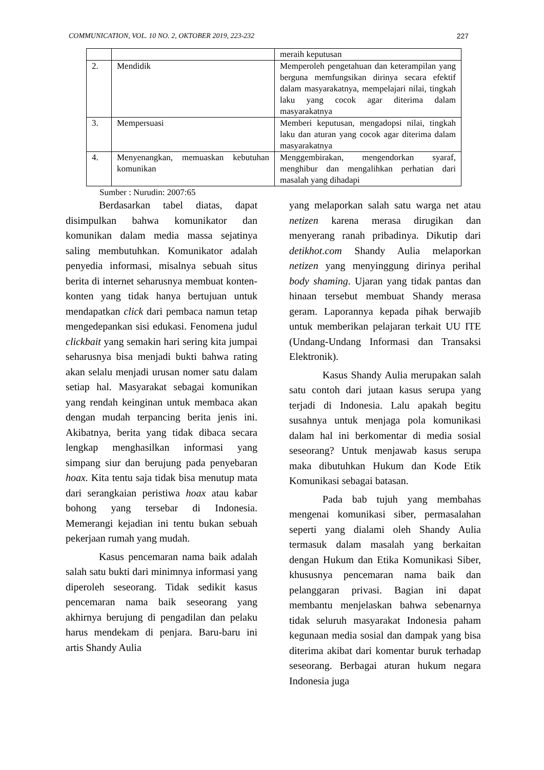COMMUNICATION, VOL. 10 NO. 2, OKTOBER 2019, 223-232 227
| | | meraih keputusan |
| 2. | Mendidik | Memperoleh pengetahuan dan keterampilan yang berguna memfungsikan dirinya secara efektif dalam masyarakatnya, mempelajari nilai, tingkah laku yang cocok agar diterima dalam masyarakatnya |
| 3. | Mempersuasi | Memberi keputusan, mengadopsi nilai, tingkah laku dan aturan yang cocok agar diterima dalam masyarakatnya |
| 4. | Menyenangkan, memuaskan kebutuhan komunikan | Menggembirakan, mengendorkan syaraf, menghibur dan mengalihkan perhatian dari masalah yang dihadapi |
Sumber : Nurudin: 2007:65
Berdasarkan tabel diatas, dapat disimpulkan bahwa komunikator dan komunikan dalam media massa sejatinya saling membutuhkan. Komunikator adalah penyedia informasi, misalnya sebuah situs berita di internet seharusnya membuat konten-konten yang tidak hanya bertujuan untuk mendapatkan click dari pembaca namun tetap mengedepankan sisi edukasi. Fenomena judul clickbait yang semakin hari sering kita jumpai seharusnya bisa menjadi bukti bahwa rating akan selalu menjadi urusan nomer satu dalam setiap hal. Masyarakat sebagai komunikan yang rendah keinginan untuk membaca akan dengan mudah terpancing berita jenis ini. Akibatnya, berita yang tidak dibaca secara lengkap menghasilkan informasi yang simpang siur dan berujung pada penyebaran hoax. Kita tentu saja tidak bisa menutup mata dari serangkaian peristiwa hoax atau kabar bohong yang tersebar di Indonesia. Memerangi kejadian ini tentu bukan sebuah pekerjaan rumah yang mudah.
Kasus pencemaran nama baik adalah salah satu bukti dari minimnya informasi yang diperoleh seseorang. Tidak sedikit kasus pencemaran nama baik seseorang yang akhirnya berujung di pengadilan dan pelaku harus mendekam di penjara. Baru-baru ini artis Shandy Aulia
yang melaporkan salah satu warga net atau netizen karena merasa dirugikan dan menyerang ranah pribadinya. Dikutip dari detikhot.com Shandy Aulia melaporkan netizen yang menyinggung dirinya perihal body shaming. Ujaran yang tidak pantas dan hinaan tersebut membuat Shandy merasa geram. Laporannya kepada pihak berwajib untuk memberikan pelajaran terkait UU ITE (Undang-Undang Informasi dan Transaksi Elektronik).
Kasus Shandy Aulia merupakan salah satu contoh dari jutaan kasus serupa yang terjadi di Indonesia. Lalu apakah begitu susahnya untuk menjaga pola komunikasi dalam hal ini berkomentar di media sosial seseorang? Untuk menjawab kasus serupa maka dibutuhkan Hukum dan Kode Etik Komunikasi sebagai batasan.
Pada bab tujuh yang membahas mengenai komunikasi siber, permasalahan seperti yang dialami oleh Shandy Aulia termasuk dalam masalah yang berkaitan dengan Hukum dan Etika Komunikasi Siber, khususnya pencemaran nama baik dan pelanggaran privasi. Bagian ini dapat membantu menjelaskan bahwa sebenarnya tidak seluruh masyarakat Indonesia paham kegunaan media sosial dan dampak yang bisa diterima akibat dari komentar buruk terhadap seseorang. Berbagai aturan hukum negara Indonesia juga